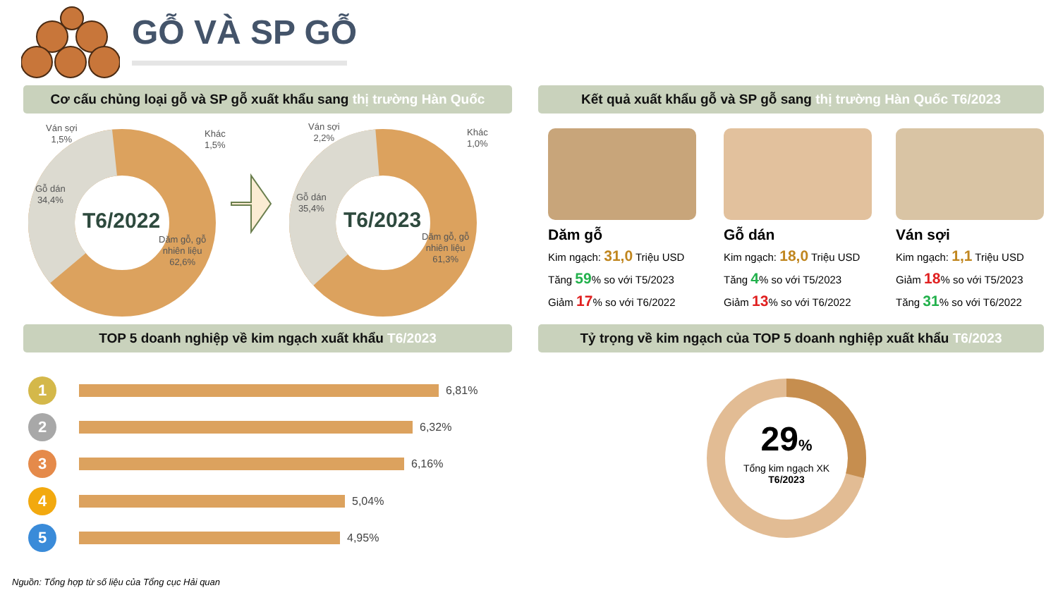GỖ VÀ SP GỖ
Cơ cấu chủng loại gỗ và SP gỗ xuất khẩu sang thị trường Hàn Quốc
Kết quả xuất khẩu gỗ và SP gỗ sang thị trường Hàn Quốc T6/2023
Ván sợi
1,5%
Khác
1,5%
Gỗ dán
34,4%
Dăm gỗ, gỗ
nhiên liệu
62,6%
T6/2022
Ván sợi
2,2%
Khác
1,0%
Gỗ dán
35,4%
Dăm gỗ, gỗ
nhiên liệu
61,3%
T6/2023
Dăm gỗ
Kim ngạch: 31,0 Triệu USD
Tăng 59% so với T5/2023
Giảm 17% so với T6/2022
Gỗ dán
Kim ngạch: 18,0 Triệu USD
Tăng 4% so với T5/2023
Giảm 13% so với T6/2022
Ván sợi
Kim ngạch: 1,1 Triệu USD
Giảm 18% so với T5/2023
Tăng 31% so với T6/2022
TOP 5 doanh nghiệp về kim ngạch xuất khẩu T6/2023 Tỷ trọng về kim ngạch của TOP 5 doanh nghiệp xuất khẩu T6/2023
1
6,81%
2
6,32%
3
6,16%
4
5,04%
5
4,95%
29%
Tổng kim ngạch XK
T6/2023
Nguồn: Tổng hợp từ số liệu của Tổng cục Hải quan